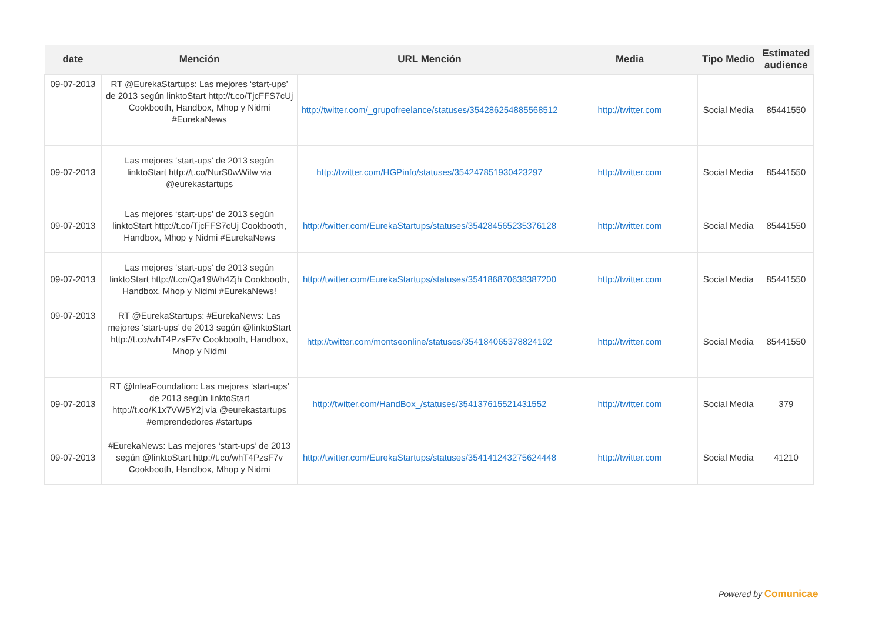| date | Mención | URL Mención | Media | Tipo Medio | Estimated audience |
| --- | --- | --- | --- | --- | --- |
| 09-07-2013 | RT @EurekaStartups: Las mejores ‘start-ups’ de 2013 según linktoStart http://t.co/TjcFFS7cUj Cookbooth, Handbox, Mhop y Nidmi #EurekaNews | http://twitter.com/_grupofreelance/statuses/354286254885568512 | http://twitter.com | Social Media | 85441550 |
| 09-07-2013 | Las mejores ‘start-ups’ de 2013 según linktoStart http://t.co/NurS0wWiIw via @eurekastartups | http://twitter.com/HGPinfo/statuses/354247851930423297 | http://twitter.com | Social Media | 85441550 |
| 09-07-2013 | Las mejores ‘start-ups’ de 2013 según linktoStart http://t.co/TjcFFS7cUj Cookbooth, Handbox, Mhop y Nidmi #EurekaNews | http://twitter.com/EurekaStartups/statuses/354284565235376128 | http://twitter.com | Social Media | 85441550 |
| 09-07-2013 | Las mejores ‘start-ups’ de 2013 según linktoStart http://t.co/Qa19Wh4Zjh Cookbooth, Handbox, Mhop y Nidmi #EurekaNews! | http://twitter.com/EurekaStartups/statuses/354186870638387200 | http://twitter.com | Social Media | 85441550 |
| 09-07-2013 | RT @EurekaStartups: #EurekaNews: Las mejores ‘start-ups’ de 2013 según @linktoStart http://t.co/whT4PzsF7v Cookbooth, Handbox, Mhop y Nidmi | http://twitter.com/montseonline/statuses/354184065378824192 | http://twitter.com | Social Media | 85441550 |
| 09-07-2013 | RT @InleaFoundation: Las mejores ‘start-ups’ de 2013 según linktoStart http://t.co/K1x7VW5Y2j via @eurekastartups #emprendedores #startups | http://twitter.com/HandBox_/statuses/354137615521431552 | http://twitter.com | Social Media | 379 |
| 09-07-2013 | #EurekaNews: Las mejores ‘start-ups’ de 2013 según @linktoStart http://t.co/whT4PzsF7v Cookbooth, Handbox, Mhop y Nidmi | http://twitter.com/EurekaStartups/statuses/354141243275624448 | http://twitter.com | Social Media | 41210 |
Powered by Comunicae